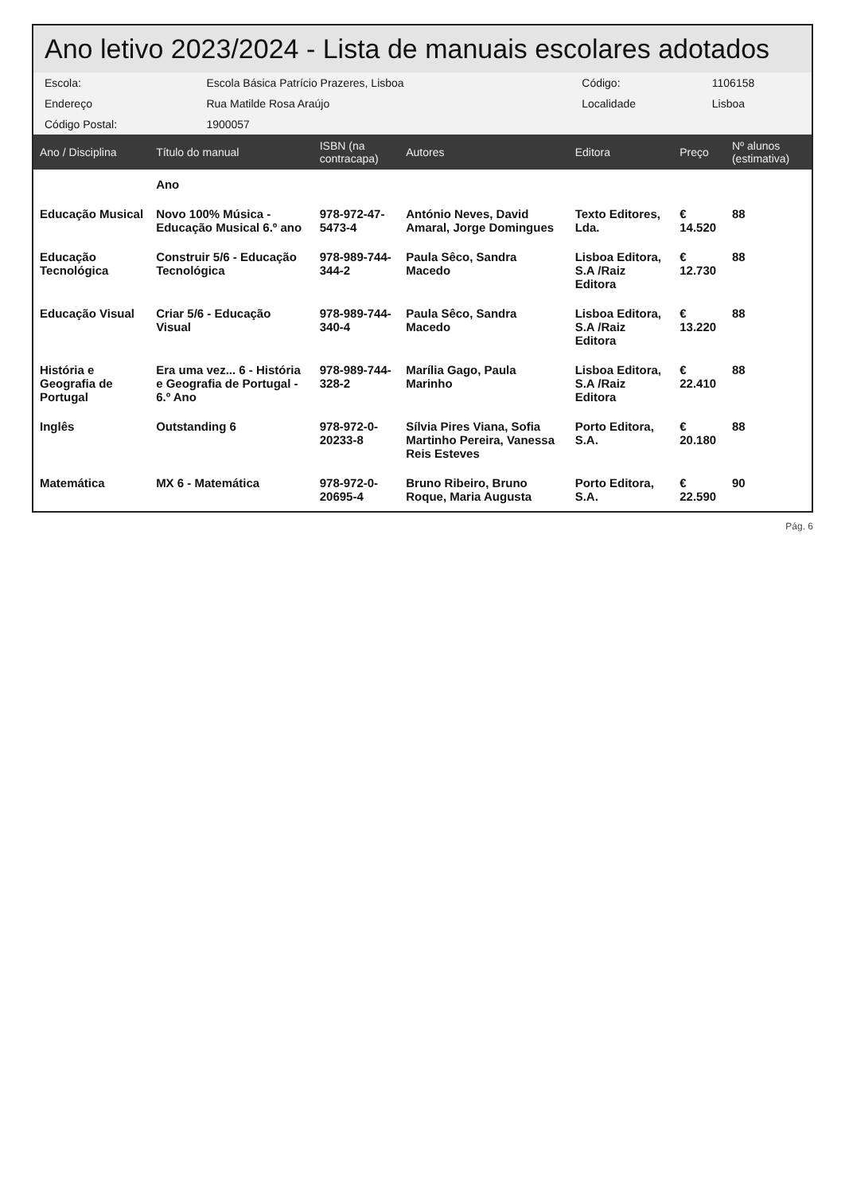Ano letivo 2023/2024 - Lista de manuais escolares adotados
| Escola: | Escola Básica Patrício Prazeres, Lisboa | Código: | 1106158 |
| Endereço | Rua Matilde Rosa Araújo | Localidade | Lisboa |
| Código Postal: | 1900057 | | |
| Ano / Disciplina | Título do manual | ISBN (na contracapa) | Autores | Editora | Preço | Nº alunos (estimativa) |
| --- | --- | --- | --- | --- | --- | --- |
| | Ano | | | | | |
| Educação Musical | Novo 100% Música - Educação Musical 6.º ano | 978-972-47-5473-4 | António Neves, David Amaral, Jorge Domingues | Texto Editores, Lda. | € 14.520 | 88 |
| Educação Tecnológica | Construir 5/6 - Educação Tecnológica | 978-989-744-344-2 | Paula Sêco, Sandra Macedo | Lisboa Editora, S.A /Raiz Editora | € 12.730 | 88 |
| Educação Visual | Criar 5/6 - Educação Visual | 978-989-744-340-4 | Paula Sêco, Sandra Macedo | Lisboa Editora, S.A /Raiz Editora | € 13.220 | 88 |
| História e Geografia de Portugal | Era uma vez... 6 - História e Geografia de Portugal - 6.º Ano | 978-989-744-328-2 | Marília Gago, Paula Marinho | Lisboa Editora, S.A /Raiz Editora | € 22.410 | 88 |
| Inglês | Outstanding 6 | 978-972-0-20233-8 | Sílvia Pires Viana, Sofia Martinho Pereira, Vanessa Reis Esteves | Porto Editora, S.A. | € 20.180 | 88 |
| Matemática | MX 6 - Matemática | 978-972-0-20695-4 | Bruno Ribeiro, Bruno Roque, Maria Augusta | Porto Editora, S.A. | € 22.590 | 90 |
Pág. 6